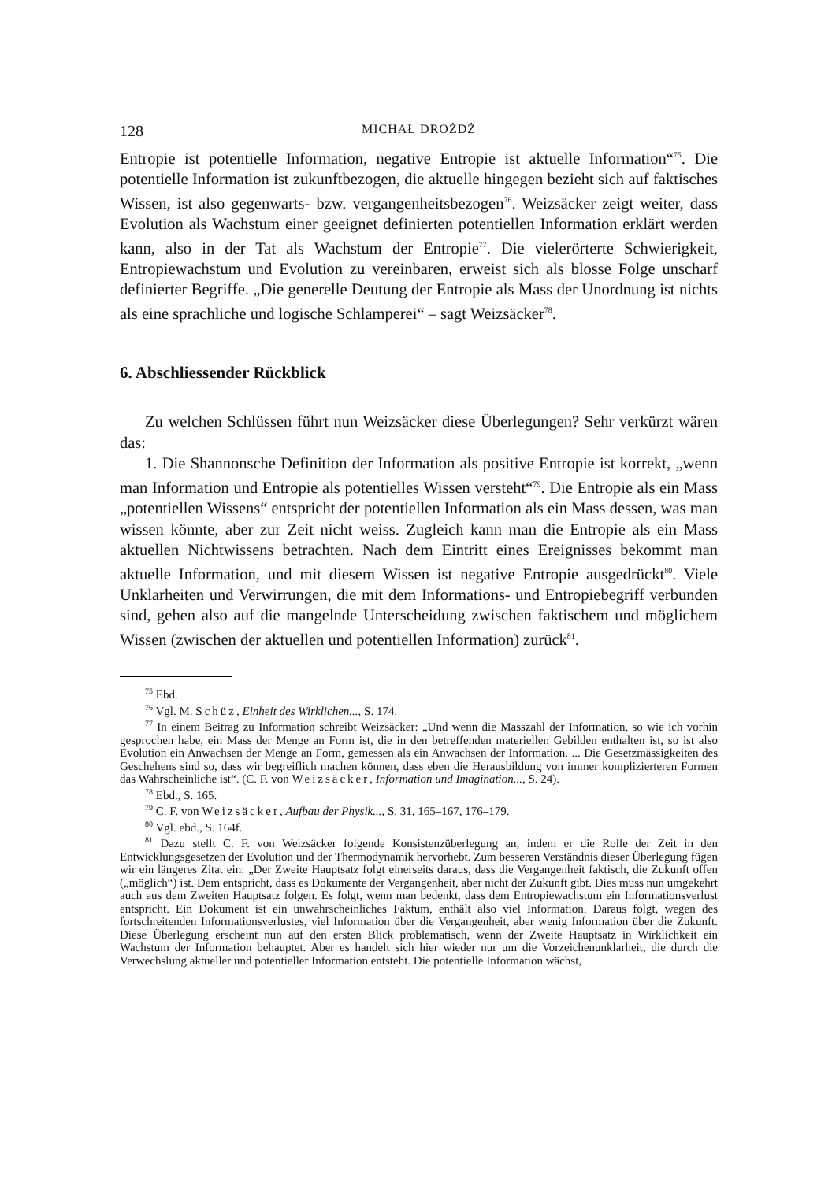128 MICHAŁ DROŻDŻ
Entropie ist potentielle Information, negative Entropie ist aktuelle Information“<sup>75</sup>. Die potentielle Information ist zukunftbezogen, die aktuelle hingegen bezieht sich auf faktisches Wissen, ist also gegenwarts- bzw. vergangenheitsbezogen<sup>76</sup>. Weizsäcker zeigt weiter, dass Evolution als Wachstum einer geeignet definierten potentiellen Information erklärt werden kann, also in der Tat als Wachstum der Entropie<sup>77</sup>. Die vielerörterte Schwierigkeit, Entropiewachstum und Evolution zu vereinbaren, erweist sich als blosse Folge unscharf definierter Begriffe. „Die generelle Deutung der Entropie als Mass der Unordnung ist nichts als eine sprachliche und logische Schlamperei“ – sagt Weizsäcker<sup>78</sup>.
6. Abschliessender Rückblick
Zu welchen Schlüssen führt nun Weizsäcker diese Überlegungen? Sehr verkürzt wären das:
1. Die Shannonsche Definition der Information als positive Entropie ist korrekt, „wenn man Information und Entropie als potentielles Wissen versteht“<sup>79</sup>. Die Entropie als ein Mass „potentiellen Wissens“ entspricht der potentiellen Information als ein Mass dessen, was man wissen könnte, aber zur Zeit nicht weiss. Zugleich kann man die Entropie als ein Mass aktuellen Nichtwissens betrachten. Nach dem Eintritt eines Ereignisses bekommt man aktuelle Information, und mit diesem Wissen ist negative Entropie ausgedrückt<sup>80</sup>. Viele Unklarheiten und Verwirrungen, die mit dem Informations- und Entropiebegriff verbunden sind, gehen also auf die mangelnde Unterscheidung zwischen faktischem und möglichem Wissen (zwischen der aktuellen und potentiellen Information) zurück<sup>81</sup>.
<sup>75</sup> Ebd.
<sup>76</sup> Vgl. M. Schüz, Einheit des Wirklichen..., S. 174.
<sup>77</sup> In einem Beitrag zu Information schreibt Weizsäcker: „Und wenn die Masszahl der Information, so wie ich vorhin gesprochen habe, ein Mass der Menge an Form ist, die in den betreffenden materiellen Gebilden enthalten ist, so ist also Evolution ein Anwachsen der Menge an Form, gemessen als ein Anwachsen der Information. ... Die Gesetzmässigkeiten des Geschehens sind so, dass wir begreiflich machen können, dass eben die Herausbildung von immer komplizierteren Formen das Wahrscheinliche ist“. (C. F. von Weizsäcker, Information und Imagination..., S. 24).
<sup>78</sup> Ebd., S. 165.
<sup>79</sup> C. F. von Weizsäcker, Aufbau der Physik..., S. 31, 165–167, 176–179.
<sup>80</sup> Vgl. ebd., S. 164f.
<sup>81</sup> Dazu stellt C. F. von Weizsäcker folgende Konsistenzüberlegung an, indem er die Rolle der Zeit in den Entwicklungsgesetzen der Evolution und der Thermodynamik hervorhebt. Zum besseren Verständnis dieser Überlegung fügen wir ein längeres Zitat ein: „Der Zweite Hauptsatz folgt einerseits daraus, dass die Vergangenheit faktisch, die Zukunft offen („möglich“) ist. Dem entspricht, dass es Dokumente der Vergangenheit, aber nicht der Zukunft gibt. Dies muss nun umgekehrt auch aus dem Zweiten Hauptsatz folgen. Es folgt, wenn man bedenkt, dass dem Entropiewachstum ein Informationsverlust entspricht. Ein Dokument ist ein unwahrscheinliches Faktum, enthält also viel Information. Daraus folgt, wegen des fortschreitenden Informationsverlustes, viel Information über die Vergangenheit, aber wenig Information über die Zukunft. Diese Überlegung erscheint nun auf den ersten Blick problematisch, wenn der Zweite Hauptsatz in Wirklichkeit ein Wachstum der Information behauptet. Aber es handelt sich hier wieder nur um die Vorzeichenunklarheit, die durch die Verwechslung aktueller und potentieller Information entsteht. Die potentielle Information wächst,